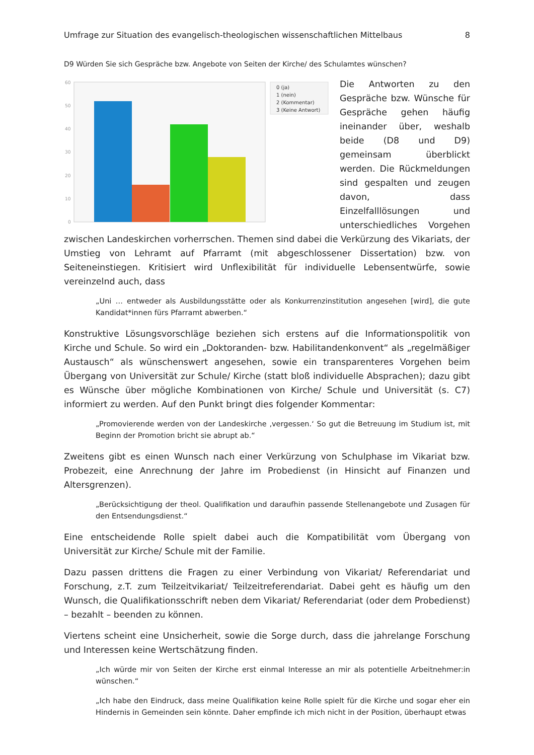Umfrage zur Situation des evangelisch-theologischen wissenschaftlichen Mittelbaus 8
D9 Würden Sie sich Gespräche bzw. Angebote von Seiten der Kirche/ des Schulamtes wünschen?
60
50
40
30
20
10
0
0 (ja)
1 (nein)
2 (Kommentar)
3 (Keine Antwort)
Die Antworten zu den Gespräche bzw. Wünsche für Gespräche gehen häufig ineinander über, weshalb beide (D8 und D9) gemeinsam überblickt werden. Die Rückmeldungen sind gespalten und zeugen davon, dass Einzelfalllösungen und unterschiedliches Vorgehen zwischen Landeskirchen vorherrschen. Themen sind dabei die Verkürzung des Vikariats, der Umstieg von Lehramt auf Pfarramt (mit abgeschlossener Dissertation) bzw. von Seiteneinstiegen. Kritisiert wird Unflexibilität für individuelle Lebensentwürfe, sowie vereinzelnd auch, dass
„Uni … entweder als Ausbildungsstätte oder als Konkurrenzinstitution angesehen [wird], die gute Kandidat*innen fürs Pfarramt abwerben.“
Konstruktive Lösungsvorschläge beziehen sich erstens auf die Informationspolitik von Kirche und Schule. So wird ein „Doktoranden- bzw. Habilitandenkonvent“ als „regelmäßiger Austausch“ als wünschenswert angesehen, sowie ein transparenteres Vorgehen beim Übergang von Universität zur Schule/ Kirche (statt bloß individuelle Absprachen); dazu gibt es Wünsche über mögliche Kombinationen von Kirche/ Schule und Universität (s. C7) informiert zu werden. Auf den Punkt bringt dies folgender Kommentar:
„Promovierende werden von der Landeskirche ‚vergessen.‘ So gut die Betreuung im Studium ist, mit Beginn der Promotion bricht sie abrupt ab.“
Zweitens gibt es einen Wunsch nach einer Verkürzung von Schulphase im Vikariat bzw. Probezeit, eine Anrechnung der Jahre im Probedienst (in Hinsicht auf Finanzen und Altersgrenzen).
„Berücksichtigung der theol. Qualifikation und daraufhin passende Stellenangebote und Zusagen für den Entsendungsdienst.“
Eine entscheidende Rolle spielt dabei auch die Kompatibilität vom Übergang von Universität zur Kirche/ Schule mit der Familie.
Dazu passen drittens die Fragen zu einer Verbindung von Vikariat/ Referendariat und Forschung, z.T. zum Teilzeitvikariat/ Teilzeitreferendariat. Dabei geht es häufig um den Wunsch, die Qualifikationsschrift neben dem Vikariat/ Referendariat (oder dem Probedienst) – bezahlt – beenden zu können.
Viertens scheint eine Unsicherheit, sowie die Sorge durch, dass die jahrelange Forschung und Interessen keine Wertschätzung finden.
„Ich würde mir von Seiten der Kirche erst einmal Interesse an mir als potentielle Arbeitnehmer:in wünschen.“
„Ich habe den Eindruck, dass meine Qualifikation keine Rolle spielt für die Kirche und sogar eher ein Hindernis in Gemeinden sein könnte. Daher empfinde ich mich nicht in der Position, überhaupt etwas